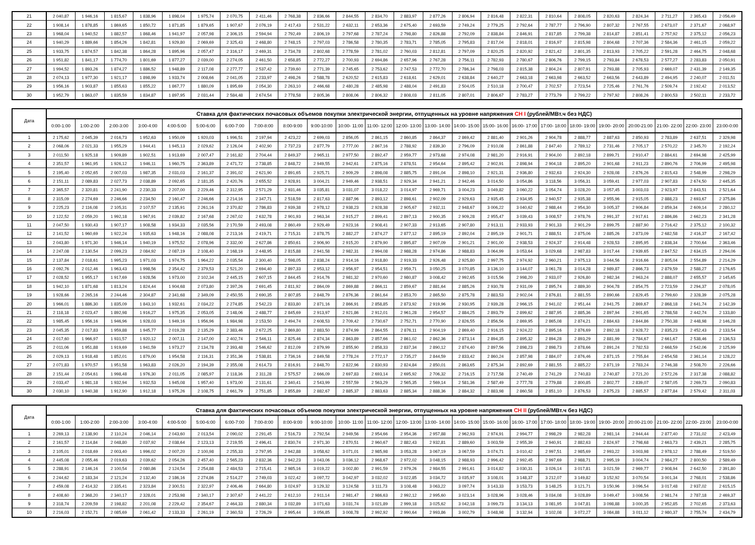| 21 | 2 040,87 | 1 946,16 | 1 815,67 | 1 838,96 | 1 898,04 | 1 975,74 | 2 070,75 | 2 411,46 | 2 768,38 | 2 836,66 | 2 844,55 | 2 834,70 | 2 883,97 | 2 877,26 | 2 806,94 | 2 816,48 | 2 822,31 | 2 810,64 | 2 808,05 | 2 820,63 | 2 824,34 | 2 711,27 | 2 365,43 | 2 056,49 |
| 22 | 1 908,14 | 1 878,85 | 1 869,65 | 1 850,72 | 1 871,85 | 1 879,65 | 1 907,67 | 2 076,19 | 2 417,43 | 2 531,22 | 2 632,11 | 2 653,36 | 2 675,40 | 2 693,59 | 2 749,24 | 2 779,25 | 2 792,64 | 2 787,77 | 2 796,90 | 2 807,32 | 2 767,55 | 2 673,07 | 2 371,67 | 2 068,97 |
| 23 | 1 968,04 | 1 940,52 | 1 882,57 | 1 868,46 | 1 941,97 | 2 057,98 | 2 306,15 | 2 594,94 | 2 792,49 | 2 806,19 | 2 797,68 | 2 787,24 | 2 798,80 | 2 826,88 | 2 792,09 | 2 838,84 | 2 846,91 | 2 817,85 | 2 799,38 | 2 814,87 | 2 851,41 | 2 757,92 | 2 375,12 | 2 056,23 |
| 24 | 1 940,29 | 1 889,66 | 1 854,26 | 1 842,81 | 1 929,80 | 2 069,69 | 2 325,43 | 2 468,80 | 2 748,15 | 2 797,03 | 2 786,58 | 2 780,35 | 2 783,71 | 2 785,05 | 2 795,83 | 2 817,04 | 2 818,01 | 2 816,97 | 2 815,98 | 2 804,68 | 2 707,36 | 2 584,36 | 2 461,15 | 2 059,22 |
| 25 | 1 933,75 | 1 874,57 | 1 842,38 | 1 864,28 | 1 895,96 | 2 057,47 | 2 316,17 | 2 469,31 | 2 734,78 | 2 802,68 | 2 778,59 | 2 781,02 | 2 760,03 | 2 812,81 | 2 797,09 | 2 820,25 | 2 820,92 | 2 821,42 | 2 801,35 | 2 813,93 | 2 705,22 | 2 591,28 | 2 464,75 | 2 048,68 |
| 26 | 1 951,82 | 1 841,17 | 1 774,70 | 1 801,69 | 1 877,27 | 2 039,00 | 2 274,05 | 2 461,50 | 2 658,85 | 2 772,27 | 2 700,93 | 2 694,86 | 2 657,96 | 2 767,28 | 2 756,11 | 2 782,93 | 2 780,67 | 2 806,76 | 2 799,15 | 2 793,84 | 2 678,53 | 2 577,27 | 2 283,83 | 2 050,91 |
| 27 | 1 994,52 | 1 893,26 | 1 874,27 | 1 886,52 | 1 948,89 | 2 117,08 | 2 277,77 | 2 537,42 | 2 739,60 | 2 771,39 | 2 745,65 | 2 753,62 | 2 747,53 | 2 772,70 | 2 786,34 | 2 798,03 | 2 815,38 | 2 804,24 | 2 807,91 | 2 793,88 | 2 705,93 | 2 669,07 | 2 431,39 | 2 149,35 |
| 28 | 2 074,13 | 1 977,30 | 1 921,17 | 1 898,99 | 1 933,74 | 2 008,66 | 2 041,05 | 2 233,97 | 2 498,26 | 2 588,78 | 2 620,52 | 2 615,83 | 2 618,61 | 2 629,01 | 2 638,84 | 2 640,27 | 2 663,18 | 2 663,98 | 2 663,52 | 2 663,56 | 2 643,89 | 2 494,95 | 2 240,07 | 2 011,51 |
| 29 | 1 956,16 | 1 903,87 | 1 855,63 | 1 855,22 | 1 867,77 | 1 880,09 | 1 895,69 | 2 054,30 | 2 263,10 | 2 466,68 | 2 480,28 | 2 485,98 | 2 488,04 | 2 491,83 | 2 504,05 | 2 510,18 | 2 700,47 | 2 702,57 | 2 723,54 | 2 725,46 | 2 761,76 | 2 509,74 | 2 192,42 | 2 013,52 |
| 30 | 1 952,79 | 1 863,07 | 1 835,59 | 1 834,87 | 1 897,95 | 2 031,44 | 2 584,48 | 2 674,54 | 2 778,58 | 2 805,36 | 2 808,06 | 2 806,32 | 2 808,03 | 2 811,05 | 2 807,01 | 2 806,67 | 2 783,27 | 2 773,79 | 2 799,22 | 2 797,92 | 2 808,26 | 2 800,53 | 2 502,11 | 2 233,72 |
| Дата | Ставка для фактических почасовых объемов покупки электрической энергии, отпущенных на уровне напряжения СН I (рублей/МВт.ч без НДС) | | | | | | | | | | | | | | | | | | | | | | | |
| --- | --- | --- | --- | --- | --- | --- | --- | --- | --- | --- | --- | --- | --- | --- | --- | --- | --- | --- | --- | --- | --- | --- | --- | --- |
| | 0:00-1:00 | 1:00-2:00 | 2:00-3:00 | 3:00-4:00 | 4:00-5:00 | 5:00-6:00 | 6:00-7:00 | 7:00-8:00 | 8:00-9:00 | 9:00-10:00 | 10:00- 11:00 | 11:00- 12:00 | 12:00- 13:00 | 13:00- 14:00 | 14:00- 15:00 | 15:00- 16:00 | 16:00- 17:00 | 17:00- 18:00 | 18:00- 19:00 | 19:00- 20:00 | 20:00-21:00 | 21:00- 22:00 | 22:00- 23:00 | 23:00-0:00 |
| 1 | 2 175,62 | 2 045,39 | 2 016,73 | 1 952,63 | 1 950,09 | 1 920,03 | 1 996,51 | 2 197,94 | 2 423,22 | 2 699,03 | 2 856,05 | 2 861,15 | 2 860,85 | 2 864,37 | 2 869,42 | 2 881,40 | 2 901,26 | 2 904,78 | 2 888,77 | 2 887,63 | 2 850,93 | 2 783,89 | 2 637,51 | 2 329,98 |
| 2 | 2 068,06 | 2 021,33 | 1 955,29 | 1 944,41 | 1 945,13 | 2 029,62 | 2 126,04 | 2 402,90 | 2 737,23 | 2 877,79 | 2 777,00 | 2 867,16 | 2 788,92 | 2 839,30 | 2 796,09 | 2 910,08 | 2 861,88 | 2 847,40 | 2 789,12 | 2 731,46 | 2 705,17 | 2 570,22 | 2 345,70 | 2 192,24 |
| 3 | 2 011,50 | 1 925,18 | 1 909,89 | 1 902,51 | 1 913,69 | 2 007,47 | 2 161,82 | 2 704,44 | 2 849,37 | 2 965,11 | 2 977,50 | 2 892,47 | 2 959,77 | 2 973,68 | 2 974,08 | 2 981,20 | 2 916,91 | 2 904,00 | 2 892,18 | 2 899,71 | 2 910,47 | 2 884,61 | 2 694,98 | 2 425,99 |
| 4 | 2 351,57 | 1 961,95 | 1 926,12 | 1 946,11 | 1 960,75 | 2 363,89 | 2 471,72 | 2 738,85 | 2 848,72 | 2 949,55 | 2 942,61 | 2 875,16 | 2 878,51 | 2 954,64 | 2 895,42 | 2 902,91 | 2 898,94 | 2 904,18 | 2 895,20 | 2 901,68 | 2 911,23 | 2 890,76 | 2 706,99 | 2 495,98 |
| 5 | 2 195,40 | 2 052,65 | 2 007,03 | 1 987,35 | 2 031,03 | 2 161,37 | 2 391,02 | 2 621,90 | 2 891,65 | 2 925,71 | 2 909,29 | 2 898,08 | 2 885,75 | 2 891,04 | 2 898,10 | 2 921,31 | 2 936,80 | 2 932,63 | 2 924,30 | 2 928,08 | 2 876,26 | 2 815,43 | 2 548,99 | 2 298,29 |
| 6 | 2 151,11 | 2 089,83 | 2 027,73 | 2 038,89 | 2 092,65 | 2 181,35 | 2 420,76 | 2 655,52 | 2 928,91 | 3 004,21 | 2 949,46 | 2 938,51 | 2 929,34 | 2 941,21 | 2 942,46 | 3 014,50 | 3 054,86 | 3 118,56 | 3 056,31 | 3 059,41 | 2 977,03 | 2 907,83 | 2 674,50 | 2 445,35 |
| 7 | 2 365,57 | 2 320,81 | 2 241,90 | 2 230,33 | 2 207,00 | 2 229,46 | 2 312,95 | 2 571,29 | 2 931,46 | 3 035,81 | 3 031,07 | 3 018,22 | 3 014,97 | 2 969,71 | 3 004,23 | 3 049,82 | 3 060,22 | 3 054,74 | 3 028,20 | 3 057,45 | 3 003,03 | 2 923,97 | 2 843,51 | 2 521,64 |
| 8 | 2 315,09 | 2 274,69 | 2 246,66 | 2 234,50 | 2 160,47 | 2 246,66 | 2 214,16 | 2 347,71 | 2 518,59 | 2 817,63 | 2 887,96 | 2 893,12 | 2 898,61 | 2 902,09 | 2 929,63 | 2 935,45 | 2 934,95 | 2 940,57 | 2 935,38 | 2 955,96 | 2 915,05 | 2 888,23 | 2 693,67 | 2 375,86 |
| 9 | 2 225,23 | 2 116,08 | 2 105,31 | 2 107,57 | 2 135,91 | 2 261,16 | 2 370,82 | 2 786,83 | 2 939,38 | 2 978,12 | 2 938,23 | 2 928,38 | 2 905,67 | 2 932,11 | 2 948,67 | 3 006,22 | 3 040,62 | 2 988,44 | 2 954,30 | 3 005,37 | 2 906,84 | 2 859,34 | 2 609,14 | 2 280,12 |
| 10 | 2 122,52 | 2 059,20 | 1 992,18 | 1 967,91 | 2 039,82 | 2 167,68 | 2 267,02 | 2 632,78 | 2 901,93 | 2 963,34 | 2 915,27 | 2 899,41 | 2 897,13 | 2 900,35 | 2 909,28 | 2 955,47 | 3 039,43 | 3 008,57 | 2 978,76 | 2 991,37 | 2 917,61 | 2 886,86 | 2 662,23 | 2 341,28 |
| 11 | 2 047,50 | 1 930,43 | 1 907,17 | 1 908,58 | 1 934,33 | 2 035,56 | 2 170,59 | 2 493,08 | 2 860,49 | 2 929,49 | 2 923,16 | 2 908,41 | 2 907,33 | 2 913,65 | 2 907,80 | 2 913,11 | 2 933,93 | 2 901,33 | 2 901,29 | 2 899,75 | 2 887,90 | 2 716,42 | 2 375,12 | 2 100,32 |
| 12 | 2 141,52 | 1 960,69 | 1 922,24 | 1 935,63 | 1 948,16 | 2 088,08 | 2 213,16 | 2 419,71 | 2 715,31 | 2 878,75 | 2 882,27 | 2 874,27 | 2 877,12 | 2 895,19 | 2 892,04 | 2 895,19 | 2 901,71 | 2 888,51 | 2 875,06 | 2 885,26 | 2 873,09 | 2 682,58 | 2 416,37 | 2 167,42 |
| 13 | 2 043,80 | 1 971,30 | 1 946,14 | 1 940,19 | 1 975,52 | 2 078,96 | 2 332,00 | 2 627,86 | 2 850,61 | 2 906,90 | 2 915,20 | 2 879,90 | 2 895,87 | 2 907,09 | 2 901,21 | 2 901,00 | 2 938,53 | 2 924,37 | 2 914,48 | 2 928,53 | 2 895,95 | 2 838,34 | 2 700,64 | 2 363,46 |
| 14 | 2 247,08 | 2 130,54 | 2 099,23 | 2 084,92 | 2 087,19 | 2 108,40 | 2 168,19 | 2 448,95 | 2 815,88 | 2 941,58 | 2 982,31 | 2 994,08 | 2 988,28 | 2 974,86 | 2 988,83 | 3 064,99 | 3 053,64 | 3 029,68 | 2 987,83 | 3 017,44 | 2 939,65 | 2 847,52 | 2 634,15 | 2 294,06 |
| 15 | 2 137,84 | 2 018,61 | 1 995,23 | 1 971,03 | 1 974,75 | 1 964,22 | 2 035,54 | 2 300,40 | 2 598,05 | 2 838,24 | 2 914,16 | 2 918,80 | 2 919,33 | 2 926,48 | 2 925,80 | 2 997,75 | 2 974,92 | 2 960,21 | 2 975,13 | 3 044,56 | 2 916,66 | 2 805,04 | 2 554,89 | 2 214,29 |
| 16 | 2 092,76 | 2 012,46 | 1 963,43 | 1 998,56 | 2 354,42 | 2 379,53 | 2 521,20 | 2 694,40 | 2 897,33 | 2 953,12 | 2 956,97 | 2 954,51 | 2 959,71 | 3 050,25 | 3 070,85 | 3 136,10 | 3 144,07 | 3 061,78 | 3 014,28 | 2 989,87 | 2 866,73 | 2 879,59 | 2 588,27 | 2 176,65 |
| 17 | 2 028,52 | 1 955,17 | 1 917,69 | 1 928,56 | 1 973,00 | 2 102,34 | 2 445,15 | 2 607,15 | 2 844,45 | 2 914,76 | 2 981,32 | 2 970,60 | 2 980,87 | 3 008,42 | 2 992,65 | 3 015,56 | 2 998,20 | 2 933,07 | 2 926,80 | 2 982,34 | 2 963,24 | 2 888,07 | 2 655,57 | 2 145,65 |
| 18 | 1 942,10 | 1 871,68 | 1 813,24 | 1 824,44 | 1 904,68 | 2 073,80 | 2 397,26 | 2 691,45 | 2 811,92 | 2 864,09 | 2 869,88 | 2 866,11 | 2 859,67 | 2 881,64 | 2 885,26 | 2 930,78 | 2 931,09 | 2 895,74 | 2 889,30 | 2 904,78 | 2 854,75 | 2 723,59 | 2 294,37 | 2 078,05 |
| 19 | 1 928,66 | 2 265,16 | 2 244,46 | 2 304,87 | 2 341,68 | 2 349,09 | 2 450,55 | 2 690,35 | 2 807,85 | 2 848,79 | 2 876,36 | 2 861,64 | 2 853,70 | 2 865,50 | 2 875,78 | 2 883,53 | 2 902,04 | 2 876,81 | 2 881,55 | 2 890,66 | 2 829,45 | 2 799,60 | 2 328,39 | 2 075,28 |
| 20 | 1 966,01 | 1 886,30 | 1 835,09 | 1 843,10 | 1 932,61 | 2 034,22 | 2 274,85 | 2 542,23 | 2 833,80 | 2 871,16 | 2 866,91 | 2 858,85 | 2 873,92 | 2 919,96 | 2 930,95 | 2 939,28 | 2 966,15 | 2 941,02 | 2 951,44 | 2 941,75 | 2 869,67 | 2 868,18 | 2 641,74 | 2 142,39 |
| 21 | 2 118,18 | 2 023,47 | 1 892,98 | 1 916,27 | 1 975,35 | 2 053,05 | 2 148,06 | 2 488,77 | 2 845,69 | 2 913,97 | 2 921,86 | 2 912,01 | 2 961,28 | 2 954,57 | 2 884,25 | 2 893,79 | 2 899,62 | 2 887,95 | 2 885,36 | 2 897,94 | 2 901,65 | 2 788,58 | 2 442,74 | 2 133,80 |
| 22 | 1 985,45 | 1 956,16 | 1 946,96 | 1 928,03 | 1 949,16 | 1 956,96 | 1 984,98 | 2 153,50 | 2 494,74 | 2 608,53 | 2 709,42 | 2 730,67 | 2 752,71 | 2 770,90 | 2 826,55 | 2 856,56 | 2 869,95 | 2 865,08 | 2 874,21 | 2 884,63 | 2 844,86 | 2 750,38 | 2 448,98 | 2 146,28 |
| 23 | 2 045,35 | 2 017,83 | 1 959,88 | 1 945,77 | 2 019,28 | 2 135,29 | 2 383,46 | 2 672,25 | 2 869,80 | 2 883,50 | 2 874,99 | 2 864,55 | 2 876,11 | 2 904,19 | 2 869,40 | 2 916,15 | 2 924,22 | 2 895,16 | 2 876,69 | 2 892,18 | 2 928,72 | 2 835,23 | 2 452,43 | 2 133,54 |
| 24 | 2 017,60 | 1 966,97 | 1 931,57 | 1 920,12 | 2 007,11 | 2 147,00 | 2 402,74 | 2 546,11 | 2 825,46 | 2 874,34 | 2 863,89 | 2 857,66 | 2 861,02 | 2 862,36 | 2 873,14 | 2 894,35 | 2 895,32 | 2 894,28 | 2 893,29 | 2 881,99 | 2 784,67 | 2 661,67 | 2 538,46 | 2 136,53 |
| 25 | 2 011,06 | 1 951,88 | 1 919,69 | 1 941,59 | 1 973,27 | 2 134,78 | 2 393,48 | 2 546,62 | 2 812,09 | 2 879,99 | 2 855,90 | 2 858,33 | 2 837,34 | 2 890,12 | 2 874,40 | 2 897,56 | 2 898,23 | 2 898,73 | 2 878,66 | 2 891,24 | 2 782,53 | 2 668,59 | 2 542,06 | 2 125,99 |
| 26 | 2 029,13 | 1 918,48 | 1 852,01 | 1 879,00 | 1 954,58 | 2 116,31 | 2 351,36 | 2 538,81 | 2 736,16 | 2 849,58 | 2 778,24 | 2 772,17 | 2 735,27 | 2 844,59 | 2 833,42 | 2 860,24 | 2 857,98 | 2 884,07 | 2 876,46 | 2 871,15 | 2 755,84 | 2 654,58 | 2 361,14 | 2 128,22 |
| 27 | 2 071,83 | 1 970,57 | 1 951,58 | 1 963,83 | 2 026,20 | 2 194,39 | 2 355,08 | 2 614,73 | 2 816,91 | 2 848,70 | 2 822,96 | 2 830,93 | 2 824,84 | 2 850,01 | 2 863,65 | 2 875,34 | 2 892,69 | 2 881,55 | 2 885,22 | 2 871,19 | 2 783,24 | 2 746,38 | 2 508,70 | 2 226,66 |
| 28 | 2 151,44 | 2 054,61 | 1 998,48 | 1 976,30 | 2 011,05 | 2 085,97 | 2 118,36 | 2 311,28 | 2 575,57 | 2 666,09 | 2 697,83 | 2 693,14 | 2 695,92 | 2 706,32 | 2 716,15 | 2 717,58 | 2 740,49 | 2 741,29 | 2 740,83 | 2 740,87 | 2 721,20 | 2 572,26 | 2 317,38 | 2 088,82 |
| 29 | 2 033,47 | 1 981,18 | 1 932,94 | 1 932,53 | 1 945,08 | 1 957,40 | 1 973,00 | 2 131,61 | 2 340,41 | 2 543,99 | 2 557,59 | 2 563,29 | 2 565,35 | 2 569,14 | 2 581,36 | 2 587,49 | 2 777,78 | 2 779,88 | 2 800,85 | 2 802,77 | 2 839,07 | 2 587,05 | 2 269,73 | 2 090,83 |
| 30 | 2 030,10 | 1 940,38 | 1 912,90 | 1 912,18 | 1 975,26 | 2 108,75 | 2 661,79 | 2 751,85 | 2 855,89 | 2 882,67 | 2 885,37 | 2 883,63 | 2 885,34 | 2 888,36 | 2 884,32 | 2 883,98 | 2 860,58 | 2 851,10 | 2 876,53 | 2 875,23 | 2 885,57 | 2 877,84 | 2 579,42 | 2 311,03 |
| Дата | Ставка для фактических почасовых объемов покупки электрической энергии, отпущенных на уровне напряжения СН II (рублей/МВт.ч без НДС) | | | | | | | | | | | | | | | | | | | | | | | |
| --- | --- | --- | --- | --- | --- | --- | --- | --- | --- | --- | --- | --- | --- | --- | --- | --- | --- | --- | --- | --- | --- | --- | --- | --- |
| | 0:00-1:00 | 1:00-2:00 | 2:00-3:00 | 3:00-4:00 | 4:00-5:00 | 5:00-6:00 | 6:00-7:00 | 7:00-8:00 | 8:00-9:00 | 9:00-10:00 | 10:00- 11:00 | 11:00- 12:00 | 12:00- 13:00 | 13:00- 14:00 | 14:00- 15:00 | 15:00- 16:00 | 16:00- 17:00 | 17:00- 18:00 | 18:00- 19:00 | 19:00- 20:00 | 20:00-21:00 | 21:00- 22:00 | 22:00- 23:00 | 23:00-0:00 |
| 1 | 2 269,13 | 2 138,90 | 2 110,24 | 2 046,14 | 2 043,60 | 2 013,54 | 2 090,02 | 2 291,45 | 2 516,73 | 2 792,54 | 2 949,56 | 2 954,66 | 2 954,36 | 2 957,88 | 2 962,93 | 2 974,91 | 2 994,77 | 2 998,29 | 2 982,28 | 2 981,14 | 2 944,44 | 2 877,40 | 2 731,02 | 2 423,49 |
| 2 | 2 161,57 | 2 114,84 | 2 048,80 | 2 037,92 | 2 038,64 | 2 123,13 | 2 219,55 | 2 496,41 | 2 830,74 | 2 971,30 | 2 870,51 | 2 960,67 | 2 882,43 | 2 932,81 | 2 889,60 | 3 003,59 | 2 955,39 | 2 940,91 | 2 882,63 | 2 824,97 | 2 798,68 | 2 663,73 | 2 439,21 | 2 285,75 |
| 3 | 2 105,01 | 2 018,69 | 2 003,40 | 1 996,02 | 2 007,20 | 2 100,98 | 2 255,33 | 2 797,95 | 2 942,88 | 3 058,62 | 3 071,01 | 2 985,98 | 3 053,28 | 3 067,19 | 3 067,59 | 3 074,71 | 3 010,42 | 2 997,51 | 2 985,69 | 2 993,22 | 3 003,98 | 2 978,12 | 2 788,49 | 2 519,50 |
| 4 | 2 445,08 | 2 055,46 | 2 019,63 | 2 039,62 | 2 054,26 | 2 457,40 | 2 565,23 | 2 832,36 | 2 942,23 | 3 043,06 | 3 036,12 | 2 968,67 | 2 972,02 | 3 048,15 | 2 988,93 | 2 996,42 | 2 992,45 | 2 997,69 | 2 988,71 | 2 995,19 | 3 004,74 | 2 984,27 | 2 800,50 | 2 589,49 |
| 5 | 2 288,91 | 2 146,16 | 2 100,54 | 2 080,86 | 2 124,54 | 2 254,88 | 2 484,53 | 2 715,41 | 2 985,16 | 3 019,22 | 3 002,80 | 2 991,59 | 2 979,26 | 2 984,55 | 2 991,61 | 3 014,82 | 3 030,31 | 3 026,14 | 3 017,81 | 3 021,59 | 2 969,77 | 2 908,94 | 2 642,50 | 2 391,80 |
| 6 | 2 244,62 | 2 183,34 | 2 121,24 | 2 132,40 | 2 186,16 | 2 274,86 | 2 514,27 | 2 749,03 | 3 022,42 | 3 097,72 | 3 042,97 | 3 032,02 | 3 022,85 | 3 034,72 | 3 035,97 | 3 108,01 | 3 148,37 | 3 212,07 | 3 149,82 | 3 152,92 | 3 070,54 | 3 001,34 | 2 768,01 | 2 538,86 |
| 7 | 2 459,08 | 2 414,32 | 2 335,41 | 2 323,84 | 2 300,51 | 2 322,97 | 2 406,46 | 2 664,80 | 3 024,97 | 3 129,32 | 3 124,58 | 3 111,73 | 3 108,48 | 3 063,22 | 3 097,74 | 3 143,33 | 3 153,73 | 3 148,25 | 3 121,71 | 3 150,96 | 3 096,54 | 3 017,48 | 2 937,02 | 2 615,15 |
| 8 | 2 408,60 | 2 368,20 | 2 340,17 | 2 328,01 | 2 253,98 | 2 340,17 | 2 307,67 | 2 441,22 | 2 612,10 | 2 911,14 | 2 981,47 | 2 986,63 | 2 992,12 | 2 995,60 | 3 023,14 | 3 028,96 | 3 028,46 | 3 034,08 | 3 028,89 | 3 049,47 | 3 008,56 | 2 981,74 | 2 787,18 | 2 469,37 |
| 9 | 2 318,74 | 2 209,59 | 2 198,82 | 2 201,08 | 2 229,42 | 2 354,67 | 2 464,33 | 2 880,34 | 3 032,89 | 3 071,63 | 3 031,74 | 3 021,89 | 2 999,18 | 3 025,62 | 3 042,18 | 3 099,73 | 3 134,13 | 3 081,95 | 3 047,81 | 3 098,88 | 3 000,35 | 2 952,85 | 2 702,65 | 2 373,63 |
| 10 | 2 216,03 | 2 152,71 | 2 085,69 | 2 061,42 | 2 133,33 | 2 261,19 | 2 360,53 | 2 726,29 | 2 995,44 | 3 056,85 | 3 008,78 | 2 992,92 | 2 990,64 | 2 993,86 | 3 002,79 | 3 048,98 | 3 132,94 | 3 102,08 | 3 072,27 | 3 084,88 | 3 011,12 | 2 980,37 | 2 755,74 | 2 434,79 |